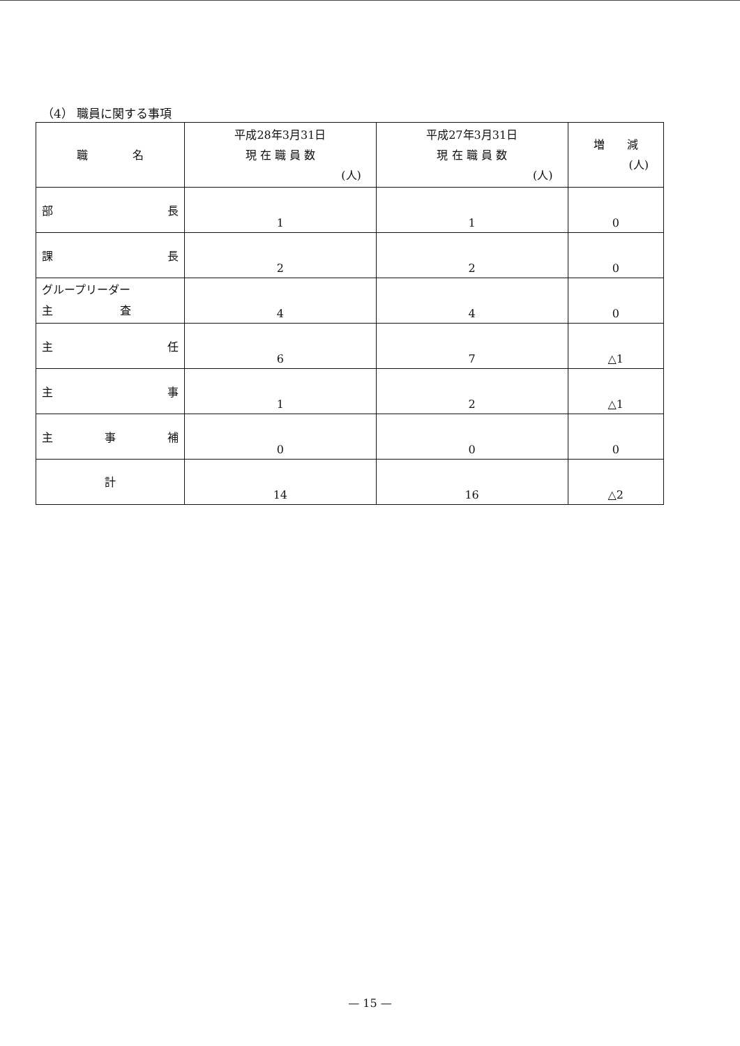（4） 職員に関する事項
| 職 名 | 平成28年3月31日 現 在 職 員 数 (人) | 平成27年3月31日 現 在 職 員 数 (人) | 増 減 (人) |
| --- | --- | --- | --- |
| 部 長 | 1 | 1 | 0 |
| 課 長 | 2 | 2 | 0 |
| グループリーダー 主 査 | 4 | 4 | 0 |
| 主 任 | 6 | 7 | △1 |
| 主 事 | 1 | 2 | △1 |
| 主 事 補 | 0 | 0 | 0 |
| 計 | 14 | 16 | △2 |
— 15 —